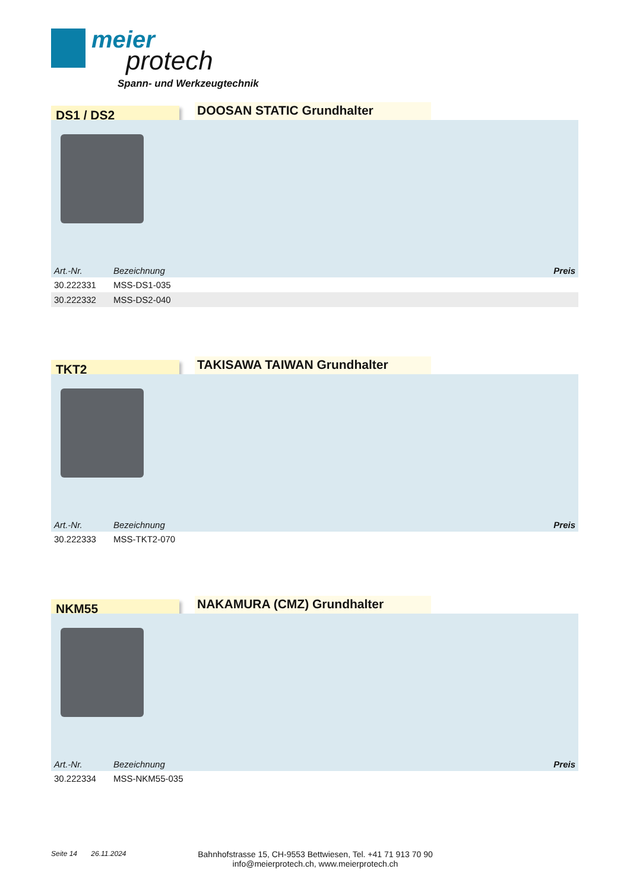meier
protech
Spann- und Werkzeugtechnik
DS1 / DS2 DOOSAN STATIC Grundhalter
| Art.-Nr. | Bezeichnung | Preis |
| --- | --- | --- |
| 30.222331 | MSS-DS1-035 | |
| 30.222332 | MSS-DS2-040 | |
TKT2 TAKISAWA TAIWAN Grundhalter
| Art.-Nr. | Bezeichnung | Preis |
| --- | --- | --- |
| 30.222333 | MSS-TKT2-070 | |
NKM55 NAKAMURA (CMZ) Grundhalter
| Art.-Nr. | Bezeichnung | Preis |
| --- | --- | --- |
| 30.222334 | MSS-NKM55-035 | |
Seite 14 26.11.2024
Bahnhofstrasse 15, CH-9553 Bettwiesen, Tel. +41 71 913 70 90
info@meierprotech.ch, www.meierprotech.ch